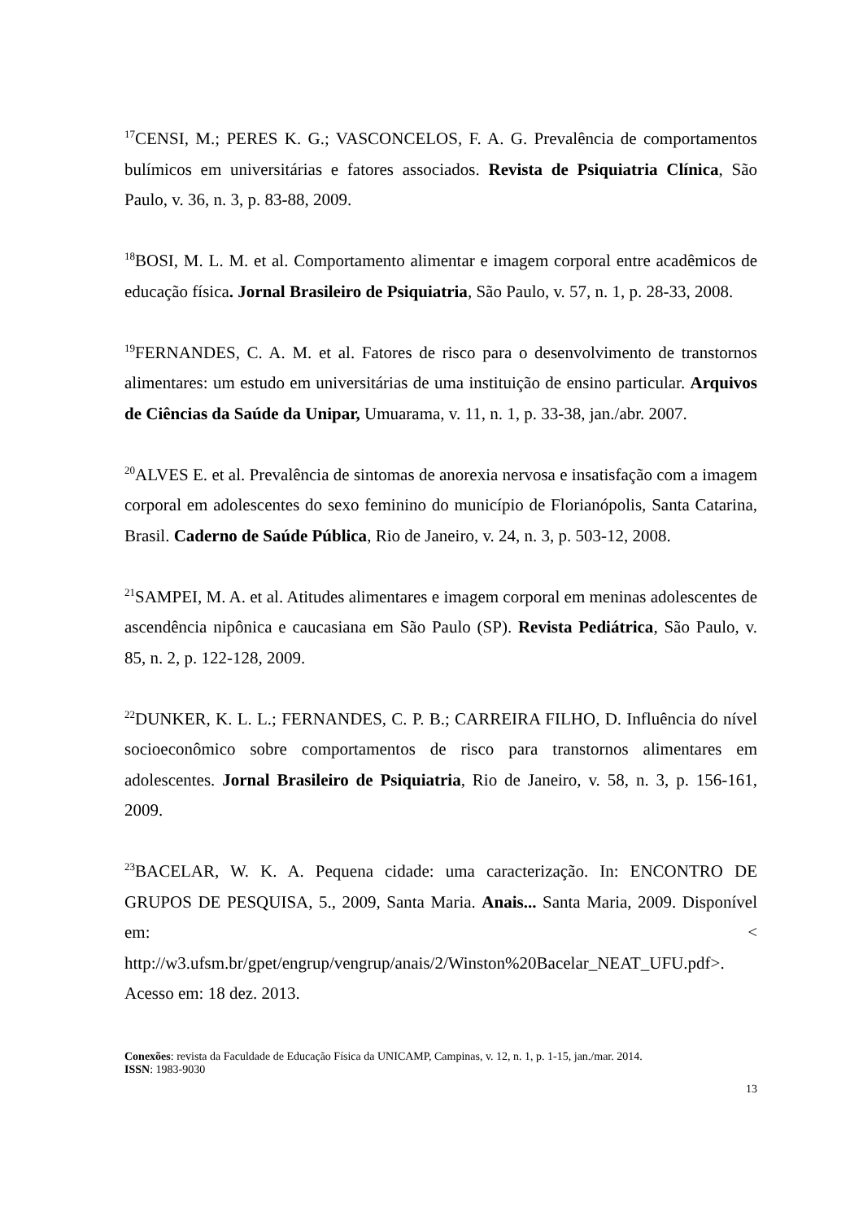<sup>17</sup>CENSI, M.; PERES K. G.; VASCONCELOS, F. A. G. Prevalência de comportamentos bulímicos em universitárias e fatores associados. Revista de Psiquiatria Clínica, São Paulo, v. 36, n. 3, p. 83-88, 2009.
<sup>18</sup>BOSI, M. L. M. et al. Comportamento alimentar e imagem corporal entre acadêmicos de educação física. Jornal Brasileiro de Psiquiatria, São Paulo, v. 57, n. 1, p. 28-33, 2008.
<sup>19</sup>FERNANDES, C. A. M. et al. Fatores de risco para o desenvolvimento de transtornos alimentares: um estudo em universitárias de uma instituição de ensino particular. Arquivos de Ciências da Saúde da Unipar, Umuarama, v. 11, n. 1, p. 33-38, jan./abr. 2007.
<sup>20</sup> ALVES E. et al. Prevalência de sintomas de anorexia nervosa e insatisfação com a imagem corporal em adolescentes do sexo feminino do município de Florianópolis, Santa Catarina, Brasil. Caderno de Saúde Pública, Rio de Janeiro, v. 24, n. 3, p. 503-12, 2008.
<sup>21</sup>SAMPEI, M. A. et al. Atitudes alimentares e imagem corporal em meninas adolescentes de ascendência nipônica e caucasiana em São Paulo (SP). Revista Pediátrica, São Paulo, v. 85, n. 2, p. 122-128, 2009.
<sup>22</sup> DUNKER, K. L. L.; FERNANDES, C. P. B.; CARREIRA FILHO, D. Influência do nível socioeconômico sobre comportamentos de risco para transtornos alimentares em adolescentes. Jornal Brasileiro de Psiquiatria, Rio de Janeiro, v. 58, n. 3, p. 156-161, 2009.
<sup>23</sup>BACELAR, W. K. A. Pequena cidade: uma caracterização. In: ENCONTRO DE GRUPOS DE PESQUISA, 5., 2009, Santa Maria. Anais... Santa Maria, 2009. Disponível em: < http://w3.ufsm.br/gpet/engrup/vengrup/anais/2/Winston%20Bacelar_NEAT_UFU.pdf>. Acesso em: 18 dez. 2013.
Conexões: revista da Faculdade de Educação Física da UNICAMP, Campinas, v. 12, n. 1, p. 1-15, jan./mar. 2014.
ISSN: 1983-9030
13